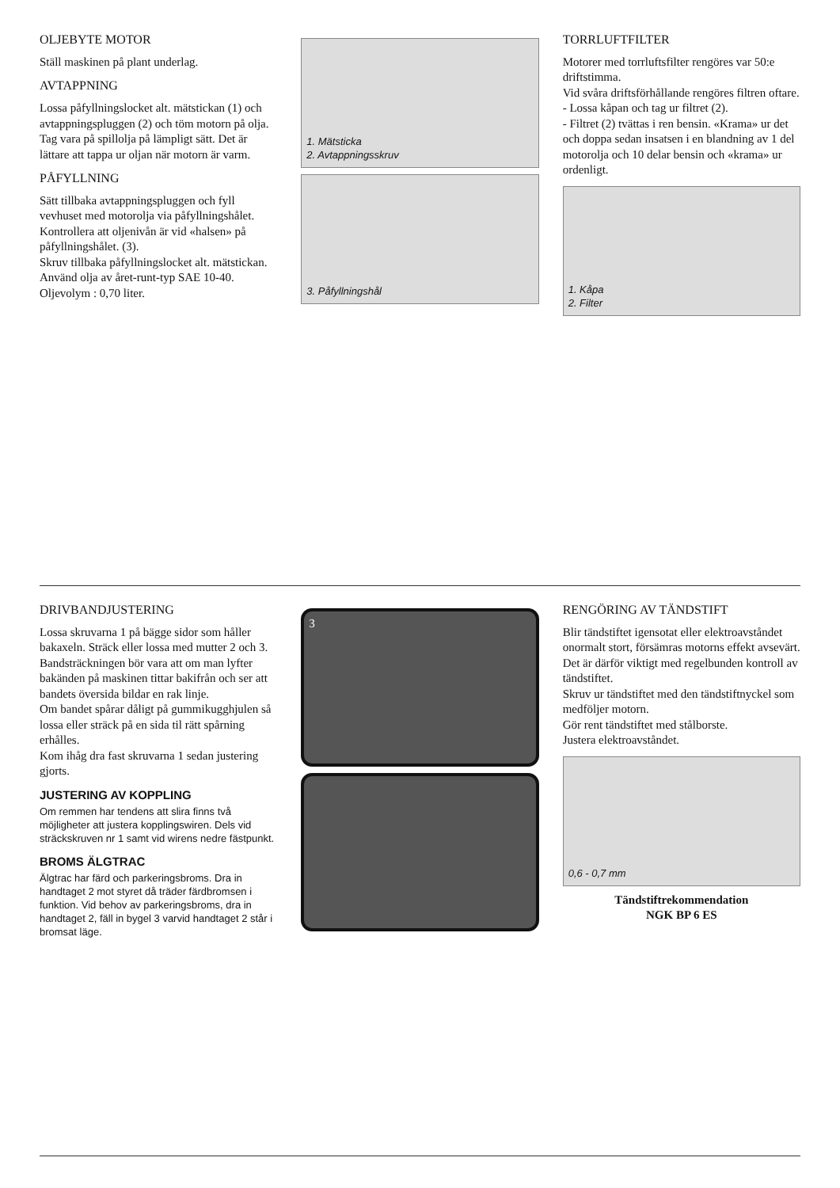OLJEBYTE MOTOR
Ställ maskinen på plant underlag.
AVTAPPNING
Lossa påfyllningslocket alt. mätstickan (1) och avtappningspluggen (2) och töm motorn på olja.
Tag vara på spillolja på lämpligt sätt. Det är lättare att tappa ur oljan när motorn är varm.
PÅFYLLNING
Sätt tillbaka avtappningspluggen och fyll vevhuset med motorolja via påfyllningshålet.
Kontrollera att oljenivån är vid «halsen» på påfyllningshålet. (3).
Skruv tillbaka påfyllningslocket alt. mätstickan.
Använd olja av året-runt-typ SAE 10-40.
Oljevolym : 0,70 liter.
1. Mätsticka
2. Avtappningsskruv
3. Påfyllningshål
TORRLUFTFILTER
Motorer med torrluftsfilter rengöres var 50:e driftstimma.
Vid svåra driftsförhållande rengöres filtren oftare.
- Lossa kåpan och tag ur filtret (2).
- Filtret (2) tvättas i ren bensin. «Krama» ur det och doppa sedan insatsen i en blandning av 1 del motorolja och 10 delar bensin och «krama» ur ordenligt.
1. Kåpa
2. Filter
DRIVBANDJUSTERING
Lossa skruvarna 1 på bägge sidor som håller bakaxeln. Sträck eller lossa med mutter 2 och 3.
Bandsträckningen bör vara att om man lyfter bakänden på maskinen tittar bakifrån och ser att bandets översida bildar en rak linje.
Om bandet spårar dåligt på gummikugg­hjulen så lossa eller sträck på en sida til rätt spårning erhålles.
Kom ihåg dra fast skruvarna 1 sedan justering gjorts.
JUSTERING AV KOPPLING
Om remmen har tendens att slira finns två möjligheter att justera kopplingswiren. Dels vid sträckskruven nr 1 samt vid wirens nedre fästpunkt.
BROMS ÄLGTRAC
Älgtrac har färd och parkeringsbroms. Dra in handtaget 2 mot styret då träder färdbromsen i funktion. Vid behov av parkeringsbroms, dra in handtaget 2, fäll in bygel 3 varvid handtaget 2 står i bromsat läge.
3
RENGÖRING AV TÄNDSTIFT
Blir tändstiftet igensotat eller elektroavståndet onormalt stort, försämras motorns effekt avsevärt.
Det är därför viktigt med regelbunden kontroll av tändstiftet.
Skruv ur tändstiftet med den tändstiftnyckel som medföljer motorn.
Gör rent tändstiftet med stålborste.
Justera elektroavståndet.
0,6 - 0,7 mm
Tändstiftrekommendation
NGK BP 6 ES